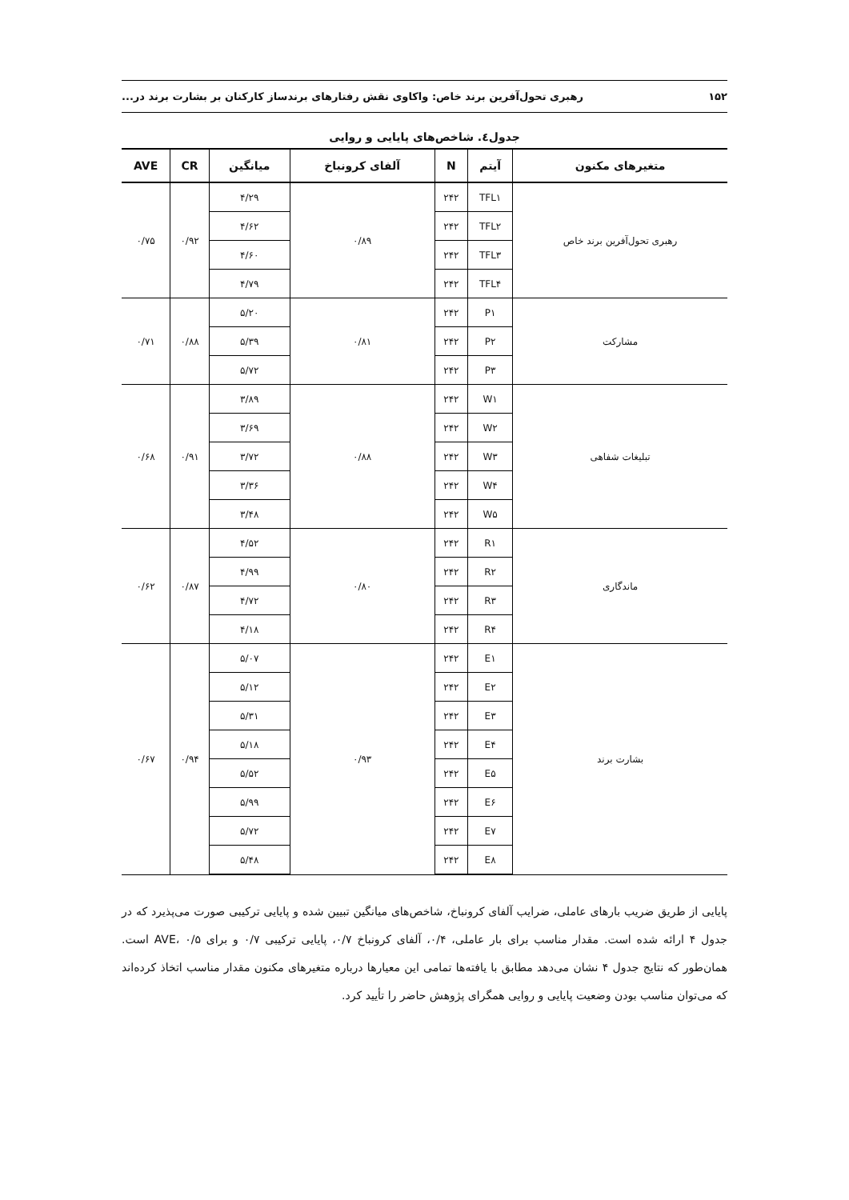۱۵۲ رهبری تحول‌آفرین برند خاص: واکاوی نقش رفتارهای برندساز کارکنان بر بشارت برند در...
جدول٤. شاخص‌های پایایی و روایی
| متغیرهای مکنون | آیتم | N | آلفای کرونباخ | میانگین | CR | AVE |
| --- | --- | --- | --- | --- | --- | --- |
| رهبری تحول‌آفرین برند خاص | TFL۱ | ۲۴۲ | ۰/۸۹ | ۴/۲۹ | ۰/۹۲ | ۰/۷۵ |
| | TFL۲ | ۲۴۲ | | ۴/۶۲ | | |
| | TFL۳ | ۲۴۲ | | ۴/۶۰ | | |
| | TFL۴ | ۲۴۲ | | ۴/۷۹ | | |
| مشارکت | P۱ | ۲۴۲ | ۰/۸۱ | ۵/۲۰ | ۰/۸۸ | ۰/۷۱ |
| | P۲ | ۲۴۲ | | ۵/۳۹ | | |
| | P۳ | ۲۴۲ | | ۵/۷۲ | | |
| تبلیغات شفاهی | W۱ | ۲۴۲ | ۰/۸۸ | ۳/۸۹ | ۰/۹۱ | ۰/۶۸ |
| | W۲ | ۲۴۲ | | ۳/۶۹ | | |
| | W۳ | ۲۴۲ | | ۳/۷۲ | | |
| | W۴ | ۲۴۲ | | ۳/۳۶ | | |
| | W۵ | ۲۴۲ | | ۳/۴۸ | | |
| ماندگاری | R۱ | ۲۴۲ | ۰/۸۰ | ۴/۵۲ | ۰/۸۷ | ۰/۶۲ |
| | R۲ | ۲۴۲ | | ۴/۹۹ | | |
| | R۳ | ۲۴۲ | | ۴/۷۲ | | |
| | R۴ | ۲۴۲ | | ۴/۱۸ | | |
| بشارت برند | E۱ | ۲۴۲ | ۰/۹۳ | ۵/۰۷ | ۰/۹۴ | ۰/۶۷ |
| | E۲ | ۲۴۲ | | ۵/۱۲ | | |
| | E۳ | ۲۴۲ | | ۵/۳۱ | | |
| | E۴ | ۲۴۲ | | ۵/۱۸ | | |
| | E۵ | ۲۴۲ | | ۵/۵۲ | | |
| | E۶ | ۲۴۲ | | ۵/۹۹ | | |
| | E۷ | ۲۴۲ | | ۵/۷۲ | | |
| | E۸ | ۲۴۲ | | ۵/۴۸ | | |
پایایی از طریق ضریب بارهای عاملی، ضرایب آلفای کرونباخ، شاخص‌های میانگین تبیین شده و پایایی ترکیبی صورت می‌پذیرد که در جدول ۴ ارائه شده است. مقدار مناسب برای بار عاملی، ۰/۴، آلفای کرونباخ ۰/۷، پایایی ترکیبی ۰/۷ و برای AVE، ۰/۵ است. همان‌طور که نتایج جدول ۴ نشان می‌دهد مطابق با یافته‌ها تمامی این معیارها درباره متغیرهای مکنون مقدار مناسب اتخاذ کرده‌اند که می‌توان مناسب بودن وضعیت پایایی و روایی همگرای پژوهش حاضر را تأیید کرد.